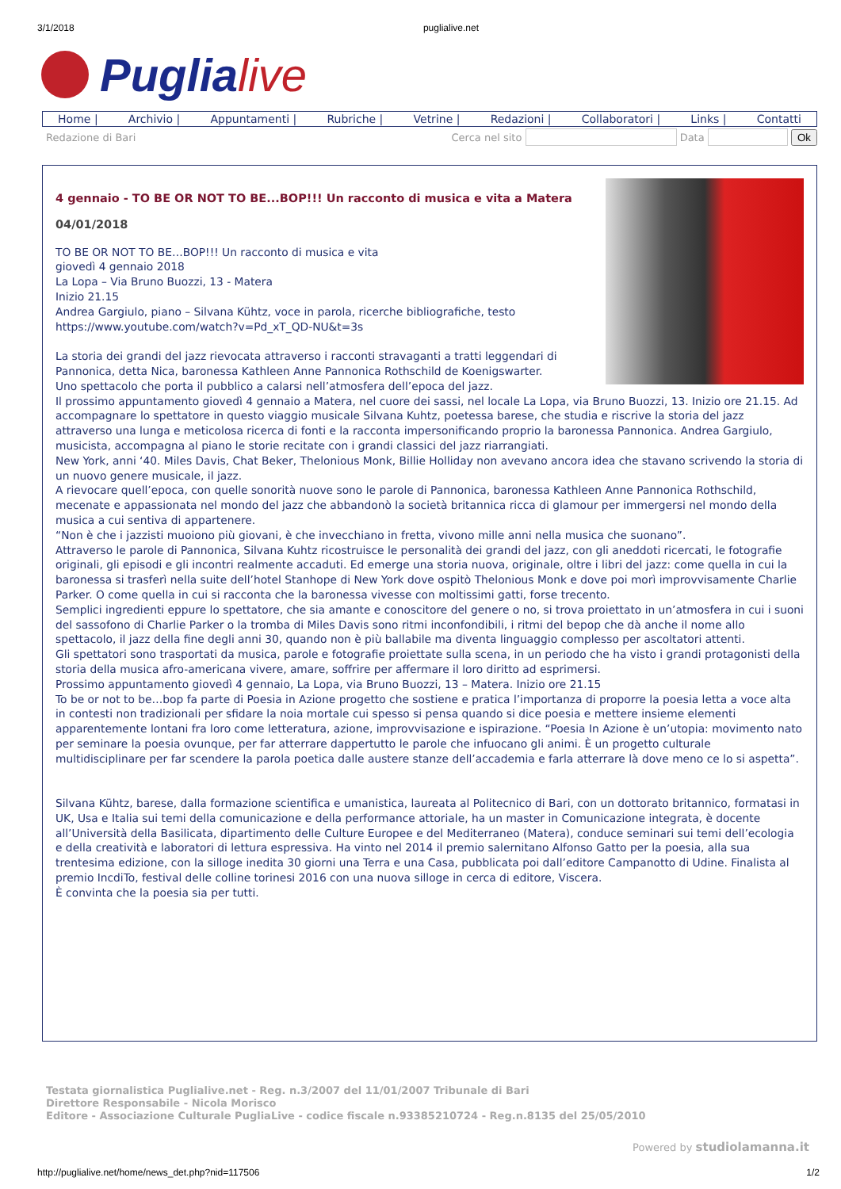3/1/2018 puglialive.net
Puglia live
Home | Archivio | Appuntamenti | Rubriche | Vetrine | Redazioni | Collaboratori | Links | Contatti
Redazione di Bari Cerca nel sito Data Ok
4 gennaio - TO BE OR NOT TO BE...BOP!!! Un racconto di musica e vita a Matera
04/01/2018
TO BE OR NOT TO BE…BOP!!! Un racconto di musica e vita
giovedì 4 gennaio 2018
La Lopa – Via Bruno Buozzi, 13 - Matera
Inizio 21.15
Andrea Gargiulo, piano – Silvana Kühtz, voce in parola, ricerche bibliografiche, testo
https://www.youtube.com/watch?v=Pd_xT_QD-NU&t=3s
La storia dei grandi del jazz rievocata attraverso i racconti stravaganti a tratti leggendari di Pannonica, detta Nica, baronessa Kathleen Anne Pannonica Rothschild de Koenigswarter.
Uno spettacolo che porta il pubblico a calarsi nell’atmosfera dell’epoca del jazz.
Il prossimo appuntamento giovedì 4 gennaio a Matera, nel cuore dei sassi, nel locale La Lopa, via Bruno Buozzi, 13. Inizio ore 21.15. Ad accompagnare lo spettatore in questo viaggio musicale Silvana Kuhtz, poetessa barese, che studia e riscrive la storia del jazz attraverso una lunga e meticolosa ricerca di fonti e la racconta impersonificando proprio la baronessa Pannonica. Andrea Gargiulo, musicista, accompagna al piano le storie recitate con i grandi classici del jazz riarrangiati.
New York, anni ‘40. Miles Davis, Chat Beker, Thelonious Monk, Billie Holliday non avevano ancora idea che stavano scrivendo la storia di un nuovo genere musicale, il jazz.
A rievocare quell’epoca, con quelle sonorità nuove sono le parole di Pannonica, baronessa Kathleen Anne Pannonica Rothschild, mecenate e appassionata nel mondo del jazz che abbandonò la società britannica ricca di glamour per immergersi nel mondo della musica a cui sentiva di appartenere.
“Non è che i jazzisti muoiono più giovani, è che invecchiano in fretta, vivono mille anni nella musica che suonano”.
Attraverso le parole di Pannonica, Silvana Kuhtz ricostruisce le personalità dei grandi del jazz, con gli aneddoti ricercati, le fotografie originali, gli episodi e gli incontri realmente accaduti. Ed emerge una storia nuova, originale, oltre i libri del jazz: come quella in cui la baronessa si trasferì nella suite dell’hotel Stanhope di New York dove ospitò Thelonious Monk e dove poi morì improvvisamente Charlie Parker. O come quella in cui si racconta che la baronessa vivesse con moltissimi gatti, forse trecento.
Semplici ingredienti eppure lo spettatore, che sia amante e conoscitore del genere o no, si trova proiettato in un’atmosfera in cui i suoni del sassofono di Charlie Parker o la tromba di Miles Davis sono ritmi inconfondibili, i ritmi del bepop che dà anche il nome allo spettacolo, il jazz della fine degli anni 30, quando non è più ballabile ma diventa linguaggio complesso per ascoltatori attenti.
Gli spettatori sono trasportati da musica, parole e fotografie proiettate sulla scena, in un periodo che ha visto i grandi protagonisti della storia della musica afro-americana vivere, amare, soffrire per affermare il loro diritto ad esprimersi.
Prossimo appuntamento giovedì 4 gennaio, La Lopa, via Bruno Buozzi, 13 – Matera. Inizio ore 21.15
To be or not to be…bop fa parte di Poesia in Azione progetto che sostiene e pratica l’importanza di proporre la poesia letta a voce alta in contesti non tradizionali per sfidare la noia mortale cui spesso si pensa quando si dice poesia e mettere insieme elementi apparentemente lontani fra loro come letteratura, azione, improvvisazione e ispirazione. “Poesia In Azione è un’utopia: movimento nato per seminare la poesia ovunque, per far atterrare dappertutto le parole che infuocano gli animi. È un progetto culturale multidisciplinare per far scendere la parola poetica dalle austere stanze dell’accademia e farla atterrare là dove meno ce lo si aspetta”.
Silvana Kühtz, barese, dalla formazione scientifica e umanistica, laureata al Politecnico di Bari, con un dottorato britannico, formatasi in UK, Usa e Italia sui temi della comunicazione e della performance attoriale, ha un master in Comunicazione integrata, è docente all’Università della Basilicata, dipartimento delle Culture Europee e del Mediterraneo (Matera), conduce seminari sui temi dell’ecologia e della creatività e laboratori di lettura espressiva. Ha vinto nel 2014 il premio salernitano Alfonso Gatto per la poesia, alla sua trentesima edizione, con la silloge inedita 30 giorni una Terra e una Casa, pubblicata poi dall’editore Campanotto di Udine. Finalista al premio IncdiTo, festival delle colline torinesi 2016 con una nuova silloge in cerca di editore, Viscera.
È convinta che la poesia sia per tutti.
Testata giornalistica Puglialive.net - Reg. n.3/2007 del 11/01/2007 Tribunale di Bari
Direttore Responsabile - Nicola Morisco
Editore - Associazione Culturale PugliaLive - codice fiscale n.93385210724 - Reg.n.8135 del 25/05/2010
Powered by studiolamanna.it
http://puglialive.net/home/news_det.php?nid=117506 1/2